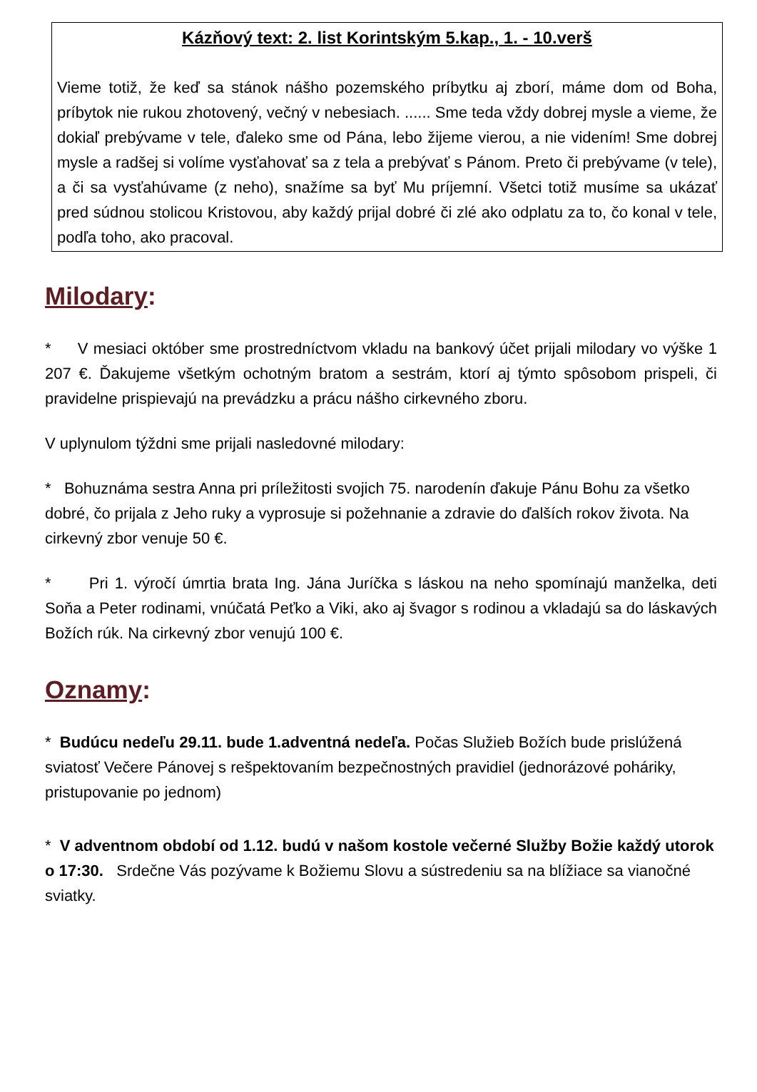Kázňový text: 2. list Korintským 5.kap., 1. - 10.verš
Vieme totiž, že keď sa stánok nášho pozemského príbytku aj zborí, máme dom od Boha, príbytok nie rukou zhotovený, večný v nebesiach. ...... Sme teda vždy dobrej mysle a vieme, že dokiaľ prebývame v tele, ďaleko sme od Pána, lebo žijeme vierou, a nie videním! Sme dobrej mysle a radšej si volíme vysťahovať sa z tela a prebývať s Pánom. Preto či prebývame (v tele), a či sa vysťahúvame (z neho), snažíme sa byť Mu príjemní. Všetci totiž musíme sa ukázať pred súdnou stolicou Kristovou, aby každý prijal dobré či zlé ako odplatu za to, čo konal v tele, podľa toho, ako pracoval.
Milodary:
* V mesiaci október sme prostredníctvom vkladu na bankový účet prijali milodary vo výške 1 207 €. Ďakujeme všetkým ochotným bratom a sestrám, ktorí aj týmto spôsobom prispeli, či pravidelne prispievajú na prevádzku a prácu nášho cirkevného zboru.
V uplynulom týždni sme prijali nasledovné milodary:
* Bohuznáma sestra Anna pri príležitosti svojich 75. narodenín ďakuje Pánu Bohu za všetko dobré, čo prijala z Jeho ruky a vyprosuje si požehnanie a zdravie do ďalších rokov života. Na cirkevný zbor venuje 50 €.
* Pri 1. výročí úmrtia brata Ing. Jána Juríčka s láskou na neho spomínajú manželka, deti Soňa a Peter rodinami, vnúčatá Peťko a Viki, ako aj švagor s rodinou a vkladajú sa do láskavých Božích rúk. Na cirkevný zbor venujú 100 €.
Oznamy:
* Budúcu nedeľu 29.11. bude 1.adventná nedeľa. Počas Služieb Božích bude prislúžená sviatosť Večere Pánovej s rešpektovaním bezpečnostných pravidiel (jednorázové poháriky, pristupovanie po jednom)
* V adventnom období od 1.12. budú v našom kostole večerné Služby Božie každý utorok o 17:30. Srdečne Vás pozývame k Božiemu Slovu a sústredeniu sa na blížiace sa vianočné sviatky.